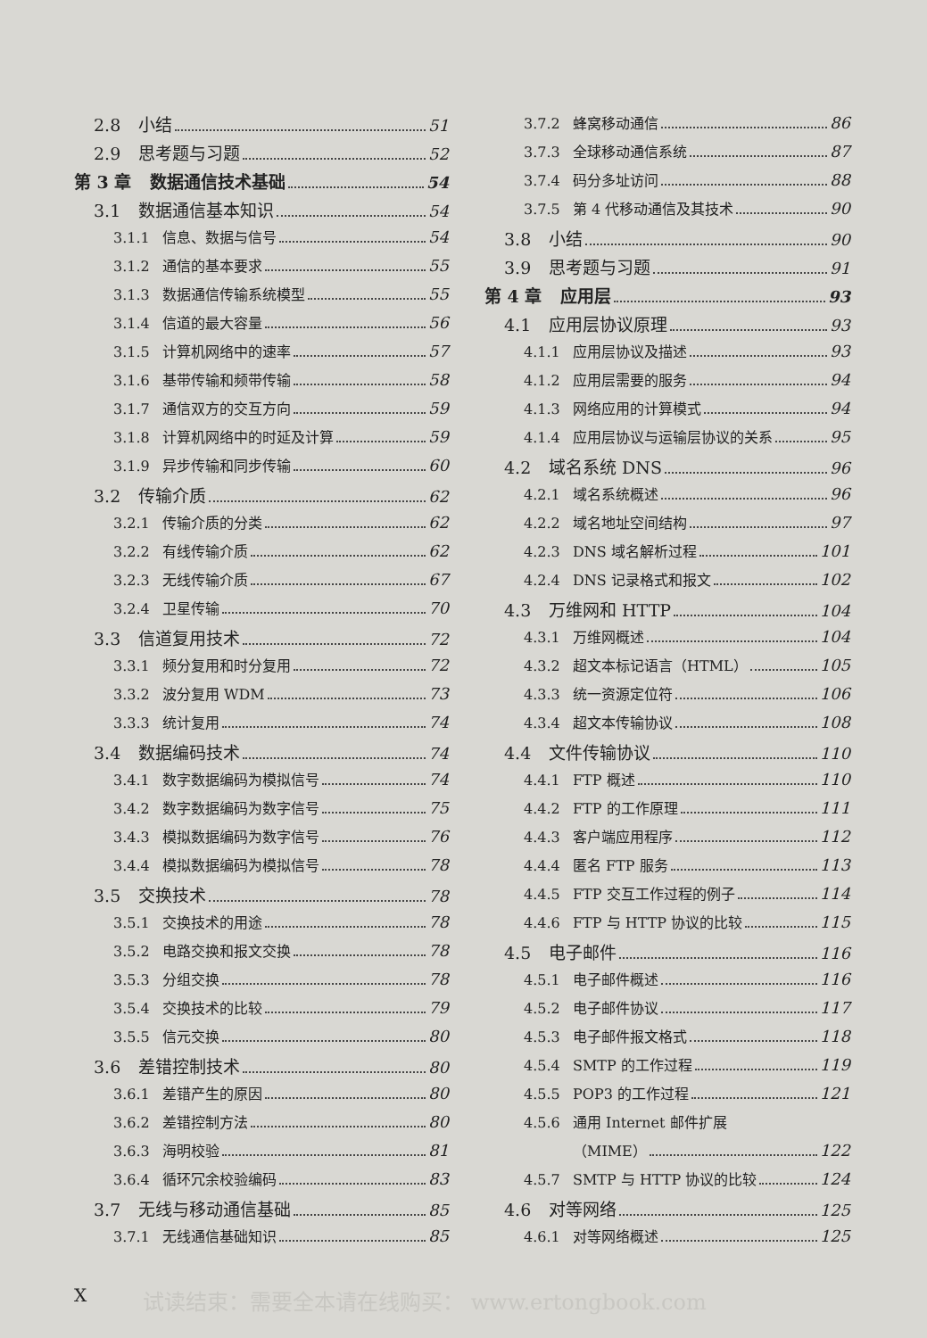2.8 小结 51
2.9 思考题与习题 52
第 3 章 数据通信技术基础 54
3.1 数据通信基本知识 54
3.1.1 信息、数据与信号 54
3.1.2 通信的基本要求 55
3.1.3 数据通信传输系统模型 55
3.1.4 信道的最大容量 56
3.1.5 计算机网络中的速率 57
3.1.6 基带传输和频带传输 58
3.1.7 通信双方的交互方向 59
3.1.8 计算机网络中的时延及计算 59
3.1.9 异步传输和同步传输 60
3.2 传输介质 62
3.2.1 传输介质的分类 62
3.2.2 有线传输介质 62
3.2.3 无线传输介质 67
3.2.4 卫星传输 70
3.3 信道复用技术 72
3.3.1 频分复用和时分复用 72
3.3.2 波分复用 WDM 73
3.3.3 统计复用 74
3.4 数据编码技术 74
3.4.1 数字数据编码为模拟信号 74
3.4.2 数字数据编码为数字信号 75
3.4.3 模拟数据编码为数字信号 76
3.4.4 模拟数据编码为模拟信号 78
3.5 交换技术 78
3.5.1 交换技术的用途 78
3.5.2 电路交换和报文交换 78
3.5.3 分组交换 78
3.5.4 交换技术的比较 79
3.5.5 信元交换 80
3.6 差错控制技术 80
3.6.1 差错产生的原因 80
3.6.2 差错控制方法 80
3.6.3 海明校验 81
3.6.4 循环冗余校验编码 83
3.7 无线与移动通信基础 85
3.7.1 无线通信基础知识 85
3.7.2 蜂窝移动通信 86
3.7.3 全球移动通信系统 87
3.7.4 码分多址访问 88
3.7.5 第 4 代移动通信及其技术 90
3.8 小结 90
3.9 思考题与习题 91
第 4 章 应用层 93
4.1 应用层协议原理 93
4.1.1 应用层协议及描述 93
4.1.2 应用层需要的服务 94
4.1.3 网络应用的计算模式 94
4.1.4 应用层协议与运输层协议的关系 95
4.2 域名系统 DNS 96
4.2.1 域名系统概述 96
4.2.2 域名地址空间结构 97
4.2.3 DNS 域名解析过程 101
4.2.4 DNS 记录格式和报文 102
4.3 万维网和 HTTP 104
4.3.1 万维网概述 104
4.3.2 超文本标记语言（HTML） 105
4.3.3 统一资源定位符 106
4.3.4 超文本传输协议 108
4.4 文件传输协议 110
4.4.1 FTP 概述 110
4.4.2 FTP 的工作原理 111
4.4.3 客户端应用程序 112
4.4.4 匿名 FTP 服务 113
4.4.5 FTP 交互工作过程的例子 114
4.4.6 FTP 与 HTTP 协议的比较 115
4.5 电子邮件 116
4.5.1 电子邮件概述 116
4.5.2 电子邮件协议 117
4.5.3 电子邮件报文格式 118
4.5.4 SMTP 的工作过程 119
4.5.5 POP3 的工作过程 121
4.5.6 通用 Internet 邮件扩展
（MIME） 122
4.5.7 SMTP 与 HTTP 协议的比较 124
4.6 对等网络 125
4.6.1 对等网络概述 125
X
试读结束：需要全本请在线购买： www.ertongbook.com